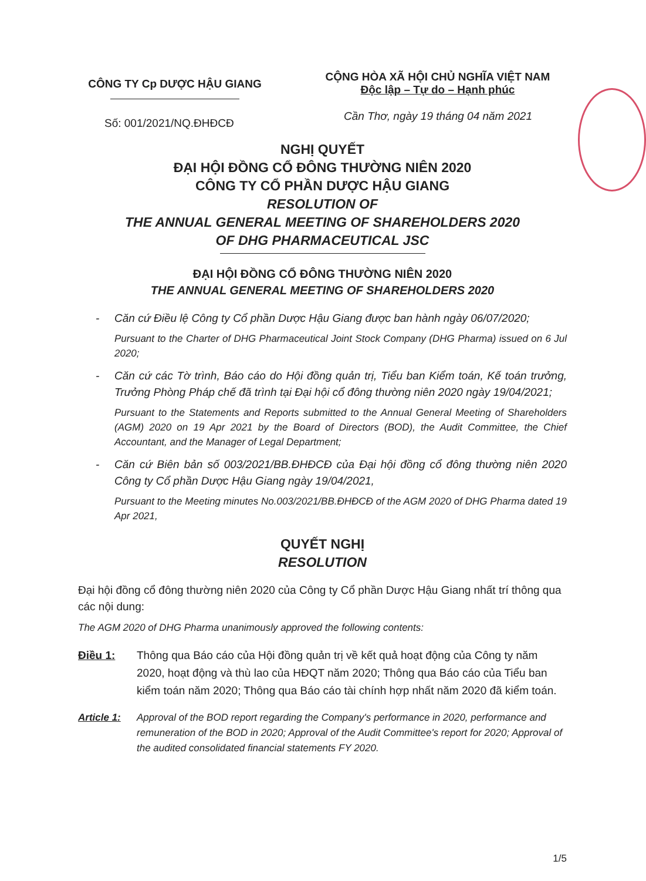CÔNG TY Cp DƯỢC HẬU GIANG
CỘNG HÒA XÃ HỘI CHỦ NGHĨA VIỆT NAM
Độc lập – Tự do – Hạnh phúc
Số: 001/2021/NQ.ĐHĐCĐ
Cần Thơ, ngày 19 tháng 04 năm 2021
NGHỊ QUYẾT
ĐẠI HỘI ĐỒNG CỔ ĐÔNG THƯỜNG NIÊN 2020
CÔNG TY CỔ PHẦN DƯỢC HẬU GIANG
RESOLUTION OF
THE ANNUAL GENERAL MEETING OF SHAREHOLDERS 2020
OF DHG PHARMACEUTICAL JSC
ĐẠI HỘI ĐỒNG CỔ ĐÔNG THƯỜNG NIÊN 2020
THE ANNUAL GENERAL MEETING OF SHAREHOLDERS 2020
- Căn cứ Điều lệ Công ty Cổ phần Dược Hậu Giang được ban hành ngày 06/07/2020;
Pursuant to the Charter of DHG Pharmaceutical Joint Stock Company (DHG Pharma) issued on 6 Jul 2020;
- Căn cứ các Tờ trình, Báo cáo do Hội đồng quản trị, Tiểu ban Kiểm toán, Kế toán trưởng, Trưởng Phòng Pháp chế đã trình tại Đại hội cổ đông thường niên 2020 ngày 19/04/2021;
Pursuant to the Statements and Reports submitted to the Annual General Meeting of Shareholders (AGM) 2020 on 19 Apr 2021 by the Board of Directors (BOD), the Audit Committee, the Chief Accountant, and the Manager of Legal Department;
- Căn cứ Biên bản số 003/2021/BB.ĐHĐCĐ của Đại hội đồng cổ đông thường niên 2020 Công ty Cổ phần Dược Hậu Giang ngày 19/04/2021,
Pursuant to the Meeting minutes No.003/2021/BB.ĐHĐCĐ of the AGM 2020 of DHG Pharma dated 19 Apr 2021,
QUYẾT NGHỊ
RESOLUTION
Đại hội đồng cổ đông thường niên 2020 của Công ty Cổ phần Dược Hậu Giang nhất trí thông qua các nội dung:
The AGM 2020 of DHG Pharma unanimously approved the following contents:
Điều 1: Thông qua Báo cáo của Hội đồng quản trị về kết quả hoạt động của Công ty năm 2020, hoạt động và thù lao của HĐQT năm 2020; Thông qua Báo cáo của Tiểu ban kiểm toán năm 2020; Thông qua Báo cáo tài chính hợp nhất năm 2020 đã kiểm toán.
Article 1:
Approval of the BOD report regarding the Company's performance in 2020, performance and remuneration of the BOD in 2020; Approval of the Audit Committee's report for 2020; Approval of the audited consolidated financial statements FY 2020.
1/5